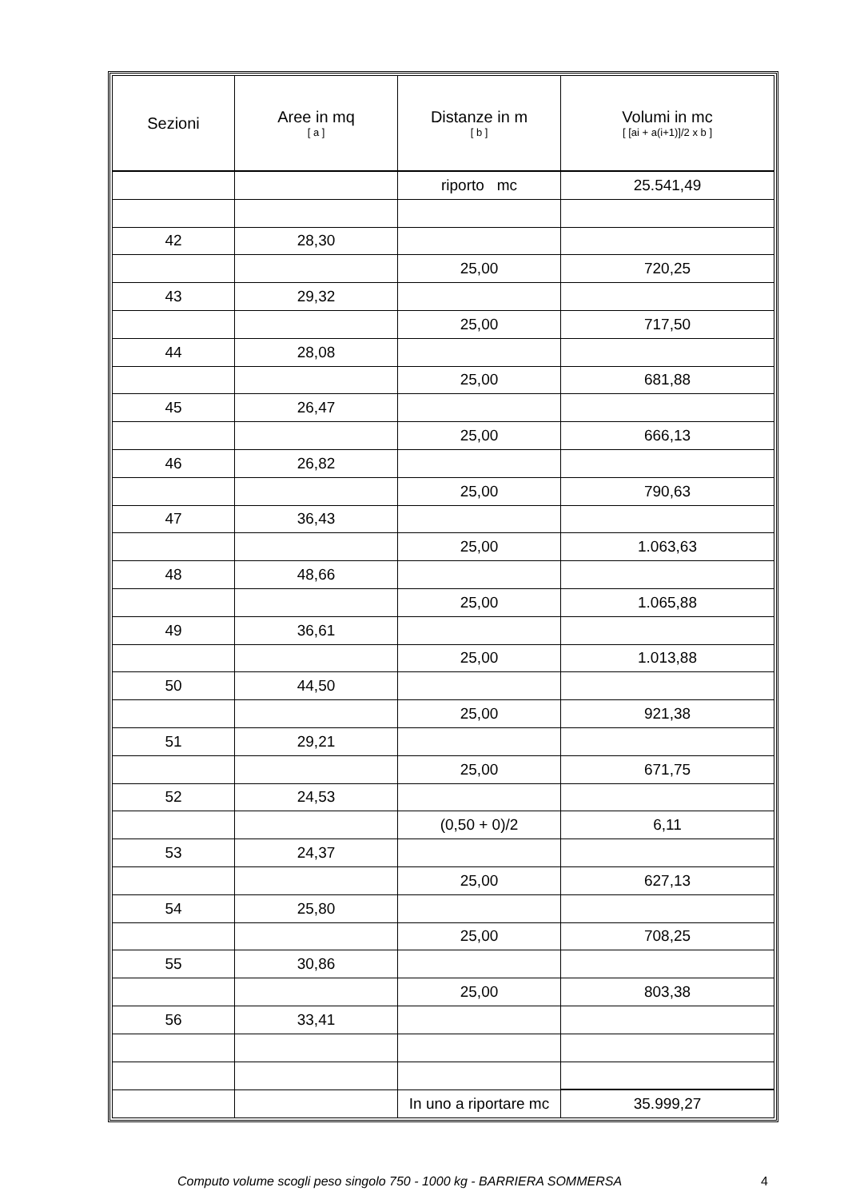| Sezioni | Aree in mq [ a ] | Distanze in m [ b ] | Volumi in mc [ [ai + a(i+1)]/2 x b ] |
| --- | --- | --- | --- |
| | | riporto mc | 25.541,49 |
| 42 | 28,30 | | |
| | | 25,00 | 720,25 |
| 43 | 29,32 | | |
| | | 25,00 | 717,50 |
| 44 | 28,08 | | |
| | | 25,00 | 681,88 |
| 45 | 26,47 | | |
| | | 25,00 | 666,13 |
| 46 | 26,82 | | |
| | | 25,00 | 790,63 |
| 47 | 36,43 | | |
| | | 25,00 | 1.063,63 |
| 48 | 48,66 | | |
| | | 25,00 | 1.065,88 |
| 49 | 36,61 | | |
| | | 25,00 | 1.013,88 |
| 50 | 44,50 | | |
| | | 25,00 | 921,38 |
| 51 | 29,21 | | |
| | | 25,00 | 671,75 |
| 52 | 24,53 | | |
| | | (0,50 + 0)/2 | 6,11 |
| 53 | 24,37 | | |
| | | 25,00 | 627,13 |
| 54 | 25,80 | | |
| | | 25,00 | 708,25 |
| 55 | 30,86 | | |
| | | 25,00 | 803,38 |
| 56 | 33,41 | | |
| | | In uno a riportare mc | 35.999,27 |
Computo volume scogli peso singolo 750 - 1000 kg - BARRIERA SOMMERSA 4